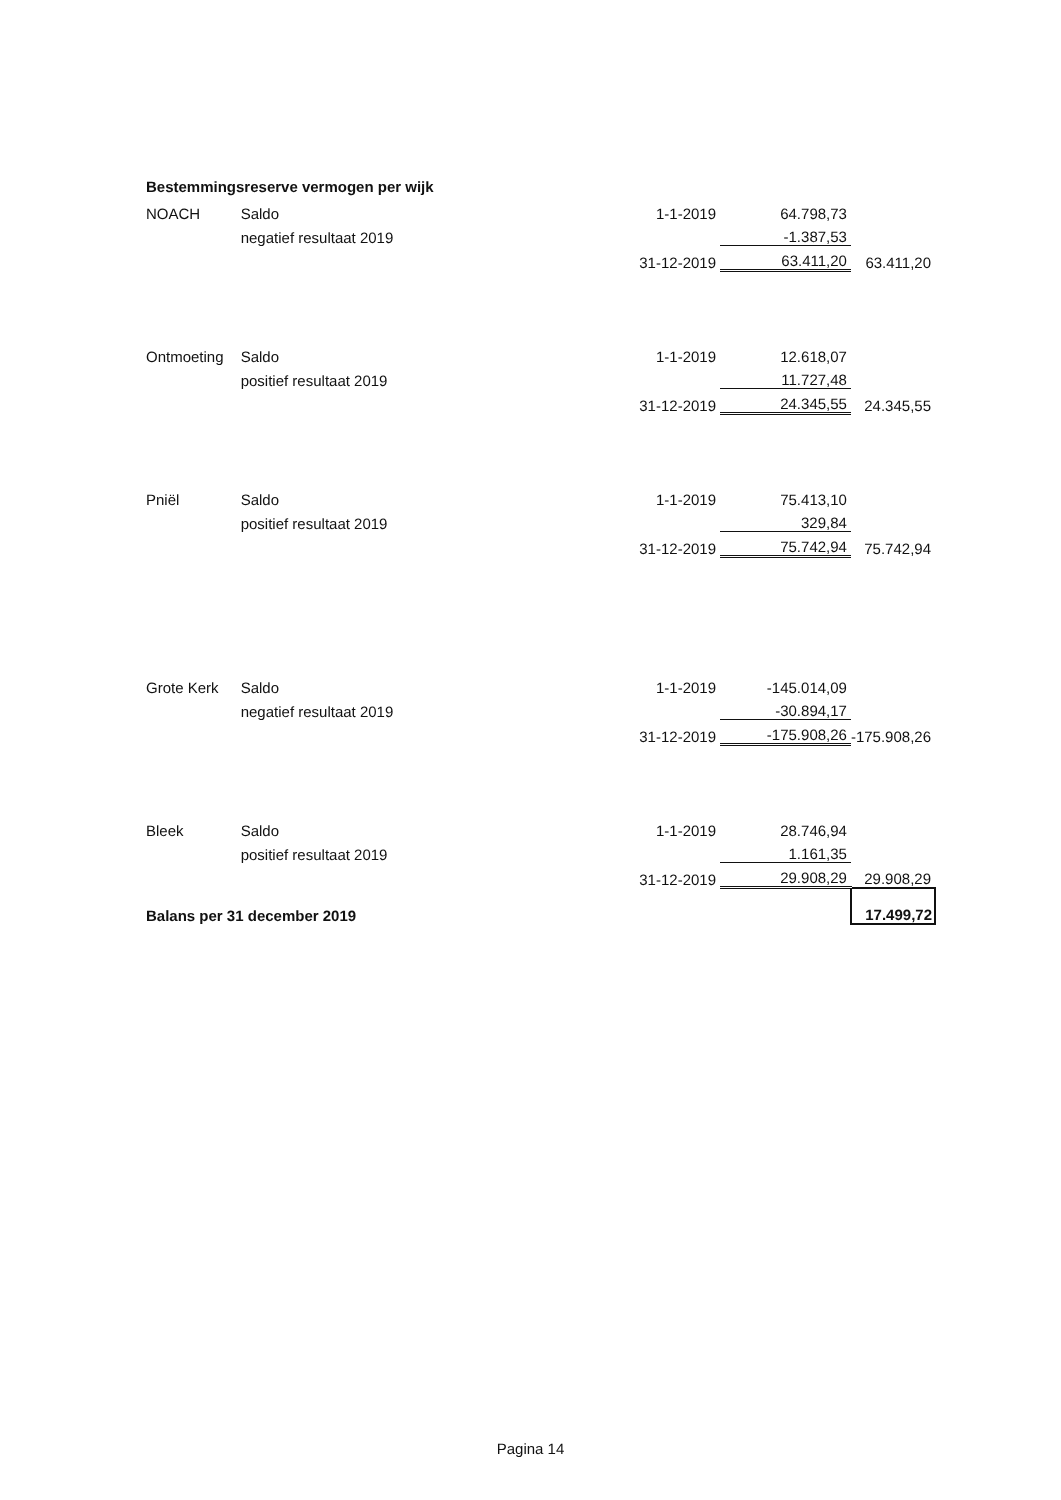Bestemmingsreserve vermogen per wijk
| NOACH | Saldo | 1-1-2019 | 64.798,73 | |
| | negatief resultaat 2019 | | -1.387,53 | |
| | | 31-12-2019 | 63.411,20 | 63.411,20 |
| Ontmoeting | Saldo | 1-1-2019 | 12.618,07 | |
| | positief resultaat 2019 | | 11.727,48 | |
| | | 31-12-2019 | 24.345,55 | 24.345,55 |
| Pniël | Saldo | 1-1-2019 | 75.413,10 | |
| | positief resultaat 2019 | | 329,84 | |
| | | 31-12-2019 | 75.742,94 | 75.742,94 |
| Grote Kerk | Saldo | 1-1-2019 | -145.014,09 | |
| | negatief resultaat 2019 | | -30.894,17 | |
| | | 31-12-2019 | -175.908,26 | -175.908,26 |
| Bleek | Saldo | 1-1-2019 | 28.746,94 | |
| | positief resultaat 2019 | | 1.161,35 | |
| | | 31-12-2019 | 29.908,29 | 29.908,29 |
| Balans per 31 december 2019 | | | | 17.499,72 |
Pagina 14